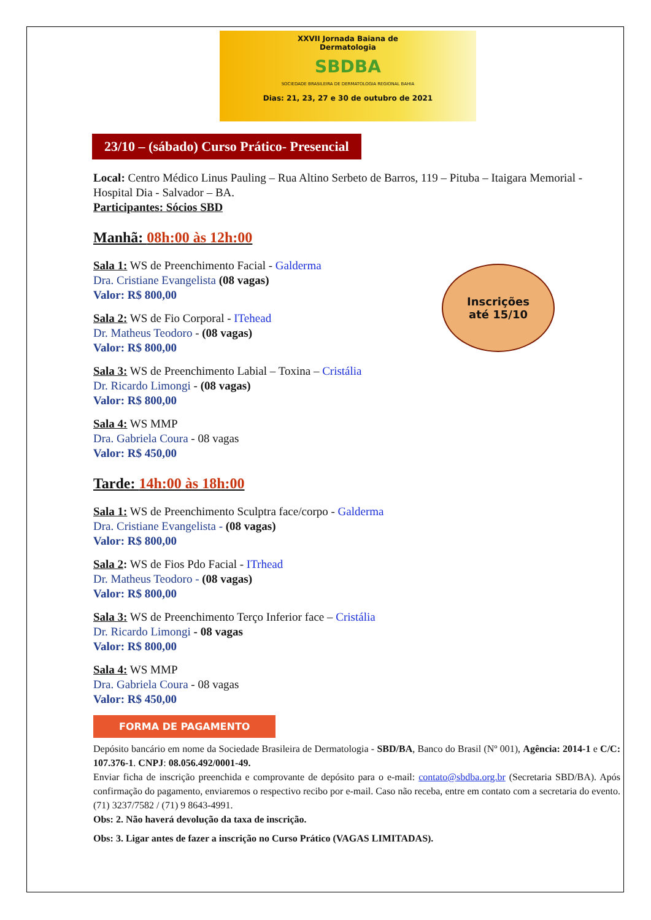XXVII Jornada Baiana de
Dermatologia
SBDBA
SOCIEDADE BRASILEIRA DE DERMATOLOGIA REGIONAL BAHIA
Dias: 21, 23, 27 e 30 de outubro de 2021
23/10 – (sábado) Curso Prático- Presencial
Local: Centro Médico Linus Pauling – Rua Altino Serbeto de Barros, 119 – Pituba – Itaigara Memorial - Hospital Dia - Salvador – BA.
Participantes: Sócios SBD
Manhã: 08h:00 às 12h:00
Sala 1: WS de Preenchimento Facial - Galderma
Dra. Cristiane Evangelista (08 vagas)
Valor: R$ 800,00
Sala 2: WS de Fio Corporal - ITehead
Dr. Matheus Teodoro - (08 vagas)
Valor: R$ 800,00
Sala 3: WS de Preenchimento Labial – Toxina – Cristália
Dr. Ricardo Limongi - (08 vagas)
Valor: R$ 800,00
Sala 4: WS MMP
Dra. Gabriela Coura - 08 vagas
Valor: R$ 450,00
Tarde: 14h:00 às 18h:00
Sala 1: WS de Preenchimento Sculptra face/corpo - Galderma
Dra. Cristiane Evangelista - (08 vagas)
Valor: R$ 800,00
Sala 2: WS de Fios Pdo Facial - ITrhead
Dr. Matheus Teodoro - (08 vagas)
Valor: R$ 800,00
Sala 3: WS de Preenchimento Terço Inferior face – Cristália
Dr. Ricardo Limongi - 08 vagas
Valor: R$ 800,00
Sala 4: WS MMP
Dra. Gabriela Coura - 08 vagas
Valor: R$ 450,00
FORMA DE PAGAMENTO
Depósito bancário em nome da Sociedade Brasileira de Dermatologia - SBD/BA, Banco do Brasil (Nº 001), Agência: 2014-1 e C/C: 107.376-1. CNPJ: 08.056.492/0001-49.
Enviar ficha de inscrição preenchida e comprovante de depósito para o e-mail: contato@sbdba.org.br (Secretaria SBD/BA). Após confirmação do pagamento, enviaremos o respectivo recibo por e-mail. Caso não receba, entre em contato com a secretaria do evento. (71) 3237/7582 / (71) 9 8643-4991.
Obs: 2. Não haverá devolução da taxa de inscrição.
Obs: 3. Ligar antes de fazer a inscrição no Curso Prático (VAGAS LIMITADAS).
Inscrições
até 15/10